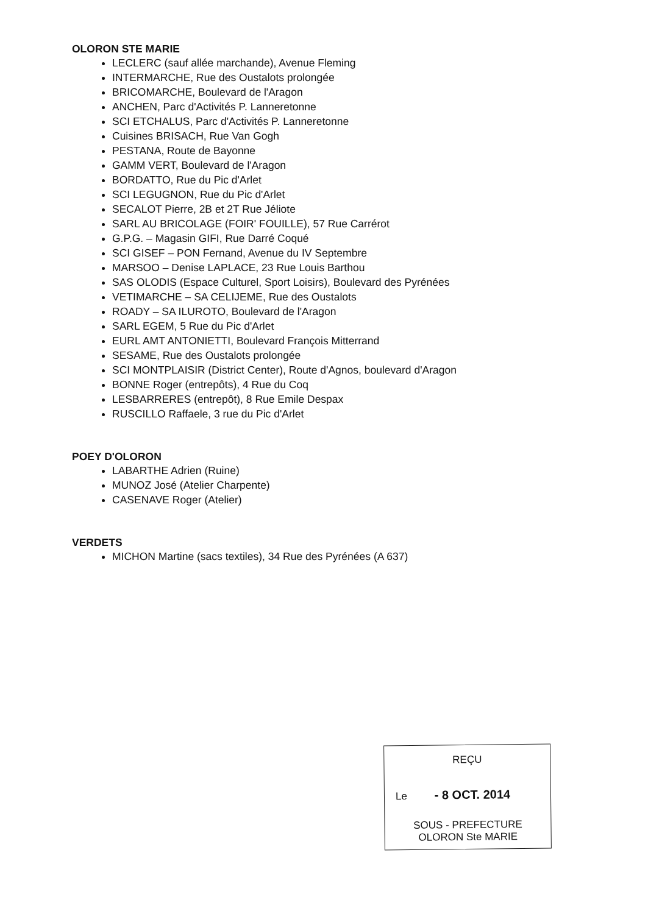OLORON STE MARIE
LECLERC (sauf allée marchande), Avenue Fleming
INTERMARCHE, Rue des Oustalots prolongée
BRICOMARCHE, Boulevard de l'Aragon
ANCHEN, Parc d'Activités P. Lanneretonne
SCI ETCHALUS, Parc d'Activités P. Lanneretonne
Cuisines BRISACH, Rue Van Gogh
PESTANA, Route de Bayonne
GAMM VERT, Boulevard de l'Aragon
BORDATTO, Rue du Pic d'Arlet
SCI LEGUGNON, Rue du Pic d'Arlet
SECALOT Pierre, 2B et 2T Rue Jéliote
SARL AU BRICOLAGE (FOIR' FOUILLE), 57 Rue Carrérot
G.P.G. – Magasin GIFI, Rue Darré Coqué
SCI GISEF – PON Fernand, Avenue du IV Septembre
MARSOO – Denise LAPLACE, 23 Rue Louis Barthou
SAS OLODIS (Espace Culturel, Sport Loisirs), Boulevard des Pyrénées
VETIMARCHE – SA CELIJEME, Rue des Oustalots
ROADY – SA ILUROTO, Boulevard de l'Aragon
SARL EGEM, 5 Rue du Pic d'Arlet
EURL AMT ANTONIETTI, Boulevard François Mitterrand
SESAME, Rue des Oustalots prolongée
SCI MONTPLAISIR (District Center), Route d'Agnos, boulevard d'Aragon
BONNE Roger (entrepôts), 4 Rue du Coq
LESBARRERES (entrepôt), 8 Rue Emile Despax
RUSCILLO Raffaele, 3 rue du Pic d'Arlet
POEY D'OLORON
LABARTHE Adrien (Ruine)
MUNOZ José (Atelier Charpente)
CASENAVE Roger (Atelier)
VERDETS
MICHON Martine (sacs textiles), 34 Rue des Pyrénées (A 637)
REÇU
Le - 8 OCT. 2014
SOUS - PREFECTURE
OLORON Ste MARIE